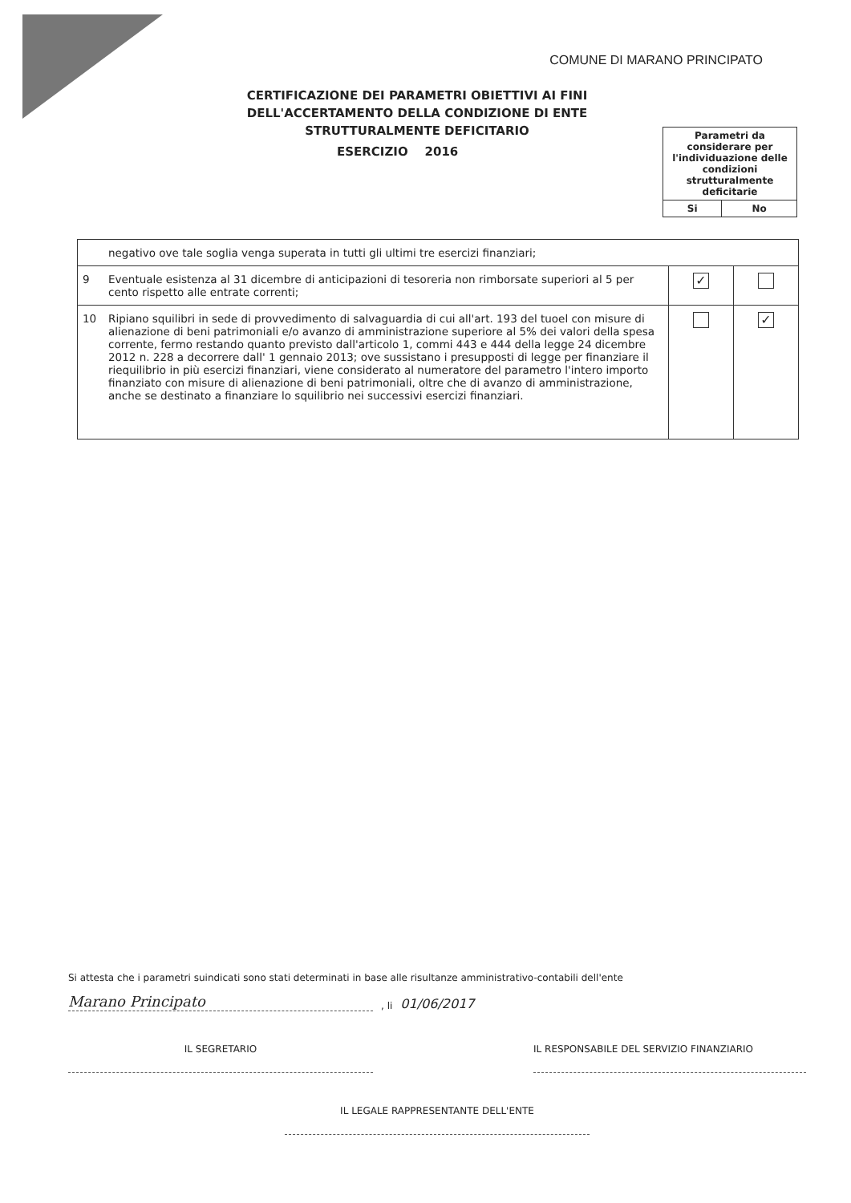COMUNE DI MARANO PRINCIPATO
CERTIFICAZIONE DEI PARAMETRI OBIETTIVI AI FINI DELL'ACCERTAMENTO DELLA CONDIZIONE DI ENTE STRUTTURALMENTE DEFICITARIO
ESERCIZIO 2016
| Parametri da considerare per l'individuazione delle condizioni strutturalmente deficitarie | |
| Si | No |
| | negativo ove tale soglia venga superata in tutti gli ultimi tre esercizi finanziari; | | |
| 9 | Eventuale esistenza al 31 dicembre di anticipazioni di tesoreria non rimborsate superiori al 5 per cento rispetto alle entrate correnti; | ✓ | |
| 10 | Ripiano squilibri in sede di provvedimento di salvaguardia di cui all'art. 193 del tuoel con misure di alienazione di beni patrimoniali e/o avanzo di amministrazione superiore al 5% dei valori della spesa corrente, fermo restando quanto previsto dall'articolo 1, commi 443 e 444 della legge 24 dicembre 2012 n. 228 a decorrere dall' 1 gennaio 2013; ove sussistano i presupposti di legge per finanziare il riequilibrio in più esercizi finanziari, viene considerato al numeratore del parametro l'intero importo finanziato con misure di alienazione di beni patrimoniali, oltre che di avanzo di amministrazione, anche se destinato a finanziare lo squilibrio nei successivi esercizi finanziari. | | ✓ |
Si attesta che i parametri suindicati sono stati determinati in base alle risultanze amministrativo-contabili dell'ente
Marano Principato
, li 01/06/2017
IL SEGRETARIO IL RESPONSABILE DEL SERVIZIO FINANZIARIO
IL LEGALE RAPPRESENTANTE DELL'ENTE